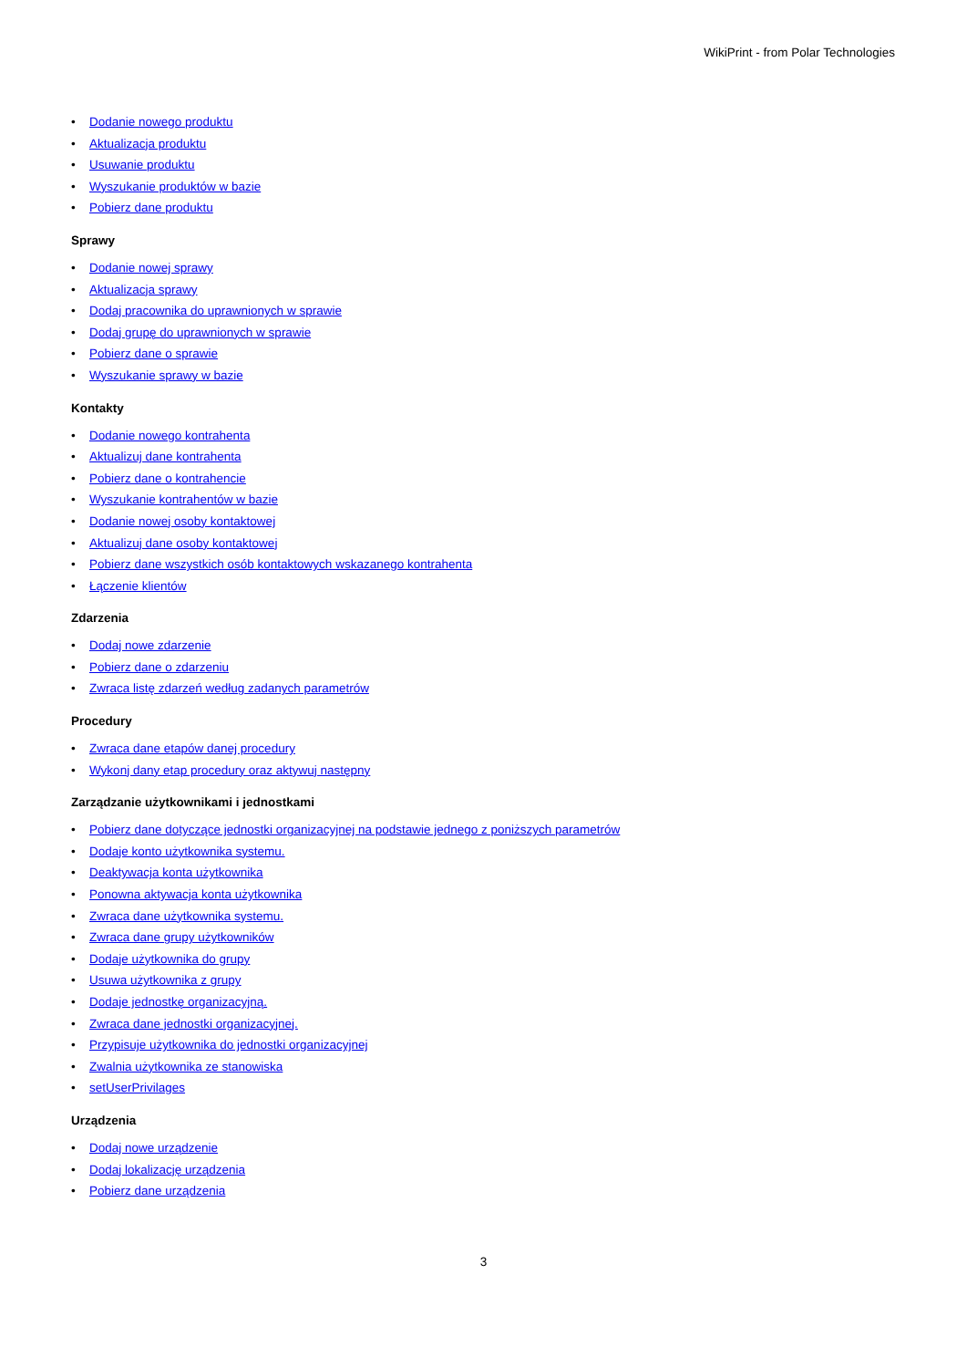WikiPrint - from Polar Technologies
• Dodanie nowego produktu
• Aktualizacja produktu
• Usuwanie produktu
• Wyszukanie produktów w bazie
• Pobierz dane produktu
Sprawy
• Dodanie nowej sprawy
• Aktualizacja sprawy
• Dodaj pracownika do uprawnionych w sprawie
• Dodaj grupę do uprawnionych w sprawie
• Pobierz dane o sprawie
• Wyszukanie sprawy w bazie
Kontakty
• Dodanie nowego kontrahenta
• Aktualizuj dane kontrahenta
• Pobierz dane o kontrahencie
• Wyszukanie kontrahentów w bazie
• Dodanie nowej osoby kontaktowej
• Aktualizuj dane osoby kontaktowej
• Pobierz dane wszystkich osób kontaktowych wskazanego kontrahenta
• Łączenie klientów
Zdarzenia
• Dodaj nowe zdarzenie
• Pobierz dane o zdarzeniu
• Zwraca listę zdarzeń według zadanych parametrów
Procedury
• Zwraca dane etapów danej procedury
• Wykonj dany etap procedury oraz aktywuj następny
Zarządzanie użytkownikami i jednostkami
• Pobierz dane dotyczące jednostki organizacyjnej na podstawie jednego z poniższych parametrów
• Dodaje konto użytkownika systemu.
• Deaktywacja konta użytkownika
• Ponowna aktywacja konta użytkownika
• Zwraca dane użytkownika systemu.
• Zwraca dane grupy użytkowników
• Dodaje użytkownika do grupy
• Usuwa użytkownika z grupy
• Dodaje jednostkę organizacyjną.
• Zwraca dane jednostki organizacyjnej.
• Przypisuje użytkownika do jednostki organizacyjnej
• Zwalnia użytkownika ze stanowiska
• setUserPrivilages
Urządzenia
• Dodaj nowe urządzenie
• Dodaj lokalizację urządzenia
• Pobierz dane urządzenia
3